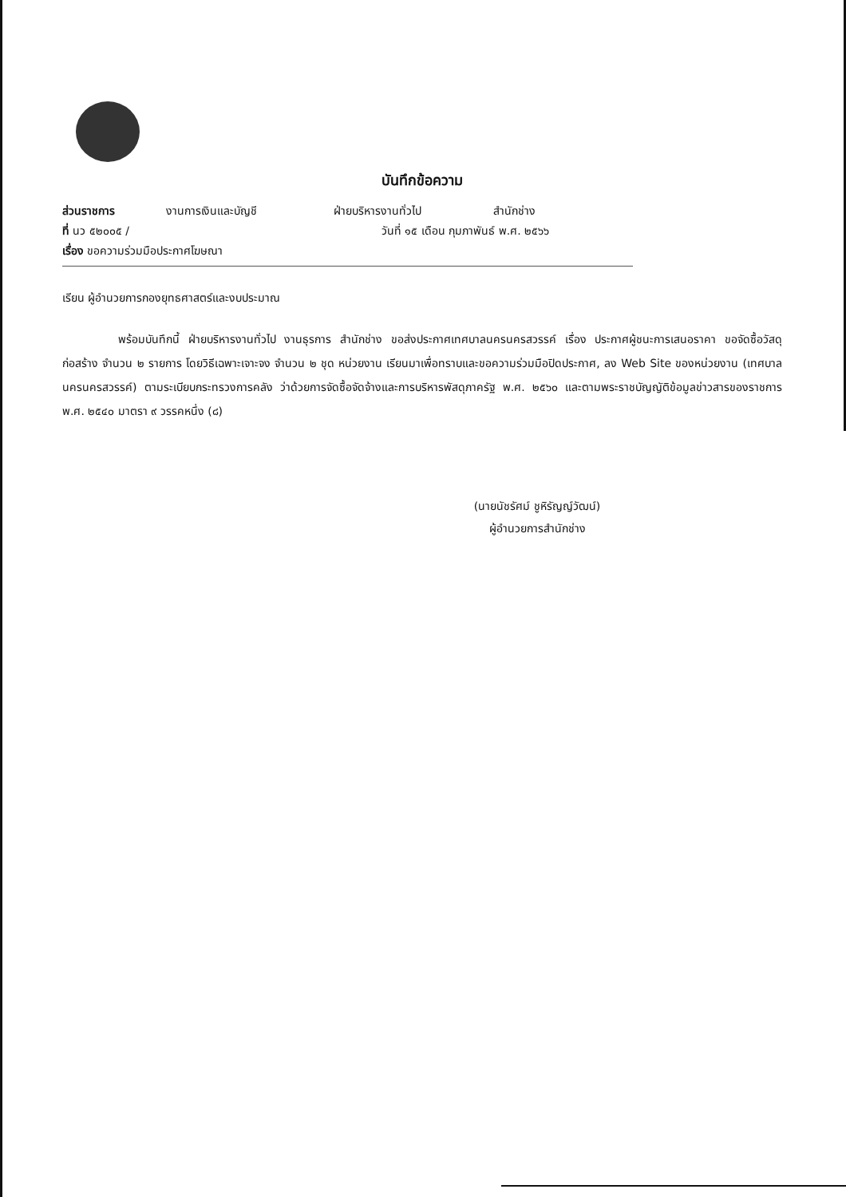บันทึกข้อความ
ส่วนราชการ งานการเงินและบัญชี ฝ่ายบริหารงานทั่วไป สำนักช่าง
ที่ นว ๕๒๐๐๕ / วันที่ ๑๕ เดือน กุมภาพันธ์ พ.ศ. ๒๕๖๖
เรื่อง ขอความร่วมมือประกาศโฆษณา
เรียน ผู้อำนวยการกองยุทธศาสตร์และงบประมาณ
พร้อมบันทึกนี้ ฝ่ายบริหารงานทั่วไป งานธุรการ สำนักช่าง ขอส่งประกาศเทศบาลนครนครสวรรค์ เรื่อง ประกาศผู้ชนะการเสนอราคา ขอจัดซื้อวัสดุก่อสร้าง จำนวน ๒ รายการ โดยวิธีเฉพาะเจาะจง จำนวน ๒ ชุด หน่วยงาน เรียนมาเพื่อทราบและขอความร่วมมือปิดประกาศ, ลง Web Site ของหน่วยงาน (เทศบาลนครนครสวรรค์) ตามระเบียบกระทรวงการคลัง ว่าด้วยการจัดซื้อจัดจ้างและการบริหารพัสดุภาครัฐ พ.ศ. ๒๕๖๐ และตามพระราชบัญญัติข้อมูลข่าวสารของราชการ พ.ศ. ๒๕๔๐ มาตรา ๙ วรรคหนึ่ง (๘)
(นายนัชรัศม์ ชูหิรัญญ์วัฒน์)
ผู้อำนวยการสำนักช่าง